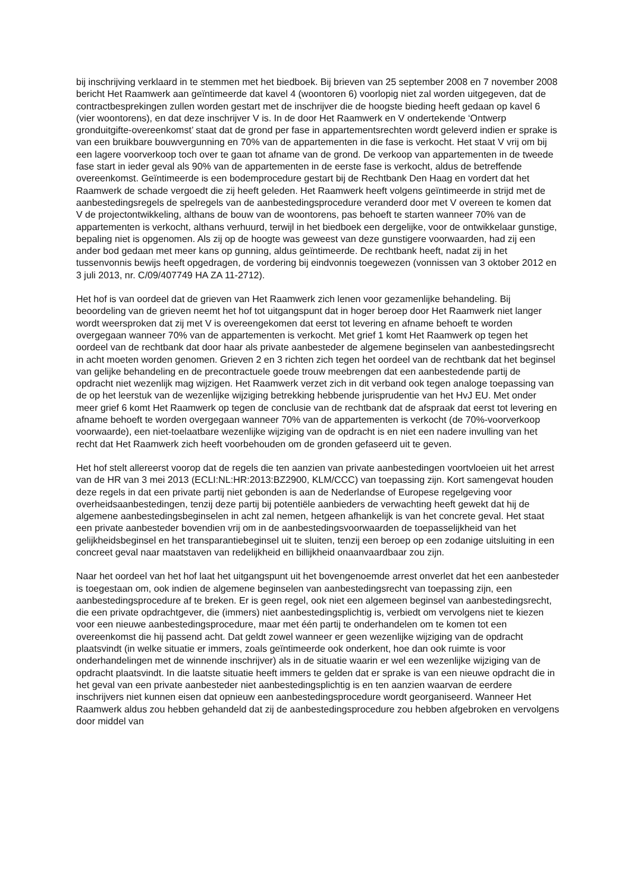bij inschrijving verklaard in te stemmen met het biedboek. Bij brieven van 25 september 2008 en 7 november 2008 bericht Het Raamwerk aan geïntimeerde dat kavel 4 (woontoren 6) voorlopig niet zal worden uitgegeven, dat de contractbesprekingen zullen worden gestart met de inschrijver die de hoogste bieding heeft gedaan op kavel 6 (vier woontorens), en dat deze inschrijver V is. In de door Het Raamwerk en V ondertekende ‘Ontwerp gronduitgifte-overeenkomst’ staat dat de grond per fase in appartementsrechten wordt geleverd indien er sprake is van een bruikbare bouwvergunning en 70% van de appartementen in die fase is verkocht. Het staat V vrij om bij een lagere voorverkoop toch over te gaan tot afname van de grond. De verkoop van appartementen in de tweede fase start in ieder geval als 90% van de appartementen in de eerste fase is verkocht, aldus de betreffende overeenkomst. Geïntimeerde is een bodemprocedure gestart bij de Rechtbank Den Haag en vordert dat het Raamwerk de schade vergoedt die zij heeft geleden. Het Raamwerk heeft volgens geïntimeerde in strijd met de aanbestedingsregels de spelregels van de aanbestedingsprocedure veranderd door met V overeen te komen dat V de projectontwikkeling, althans de bouw van de woontorens, pas behoeft te starten wanneer 70% van de appartementen is verkocht, althans verhuurd, terwijl in het biedboek een dergelijke, voor de ontwikkelaar gunstige, bepaling niet is opgenomen. Als zij op de hoogte was geweest van deze gunstigere voorwaarden, had zij een ander bod gedaan met meer kans op gunning, aldus geïntimeerde. De rechtbank heeft, nadat zij in het tussenvonnis bewijs heeft opgedragen, de vordering bij eindvonnis toegewezen (vonnissen van 3 oktober 2012 en 3 juli 2013, nr. C/09/407749 HA ZA 11-2712).
Het hof is van oordeel dat de grieven van Het Raamwerk zich lenen voor gezamenlijke behandeling. Bij beoordeling van de grieven neemt het hof tot uitgangspunt dat in hoger beroep door Het Raamwerk niet langer wordt weersproken dat zij met V is overeengekomen dat eerst tot levering en afname behoeft te worden overgegaan wanneer 70% van de appartementen is verkocht. Met grief 1 komt Het Raamwerk op tegen het oordeel van de rechtbank dat door haar als private aanbesteder de algemene beginselen van aanbestedingsrecht in acht moeten worden genomen. Grieven 2 en 3 richten zich tegen het oordeel van de rechtbank dat het beginsel van gelijke behandeling en de precontractuele goede trouw meebrengen dat een aanbestedende partij de opdracht niet wezenlijk mag wijzigen. Het Raamwerk verzet zich in dit verband ook tegen analoge toepassing van de op het leerstuk van de wezenlijke wijziging betrekking hebbende jurisprudentie van het HvJ EU. Met onder meer grief 6 komt Het Raamwerk op tegen de conclusie van de rechtbank dat de afspraak dat eerst tot levering en afname behoeft te worden overgegaan wanneer 70% van de appartementen is verkocht (de 70%-voorverkoop voorwaarde), een niet-toelaatbare wezenlijke wijziging van de opdracht is en niet een nadere invulling van het recht dat Het Raamwerk zich heeft voorbehouden om de gronden gefaseerd uit te geven.
Het hof stelt allereerst voorop dat de regels die ten aanzien van private aanbestedingen voortvloeien uit het arrest van de HR van 3 mei 2013 (ECLI:NL:HR:2013:BZ2900, KLM/CCC) van toepassing zijn. Kort samengevat houden deze regels in dat een private partij niet gebonden is aan de Nederlandse of Europese regelgeving voor overheidsaanbestedingen, tenzij deze partij bij potentiële aanbieders de verwachting heeft gewekt dat hij de algemene aanbestedingsbeginselen in acht zal nemen, hetgeen afhankelijk is van het concrete geval. Het staat een private aanbesteder bovendien vrij om in de aanbestedingsvoorwaarden de toepasselijkheid van het gelijkheidsbeginsel en het transparantiebeginsel uit te sluiten, tenzij een beroep op een zodanige uitsluiting in een concreet geval naar maatstaven van redelijkheid en billijkheid onaanvaardbaar zou zijn.
Naar het oordeel van het hof laat het uitgangspunt uit het bovengenoemde arrest onverlet dat het een aanbesteder is toegestaan om, ook indien de algemene beginselen van aanbestedingsrecht van toepassing zijn, een aanbestedingsprocedure af te breken. Er is geen regel, ook niet een algemeen beginsel van aanbestedingsrecht, die een private opdrachtgever, die (immers) niet aanbestedingsplichtig is, verbiedt om vervolgens niet te kiezen voor een nieuwe aanbestedingsprocedure, maar met één partij te onderhandelen om te komen tot een overeenkomst die hij passend acht. Dat geldt zowel wanneer er geen wezenlijke wijziging van de opdracht plaatsvindt (in welke situatie er immers, zoals geïntimeerde ook onderkent, hoe dan ook ruimte is voor onderhandelingen met de winnende inschrijver) als in de situatie waarin er wel een wezenlijke wijziging van de opdracht plaatsvindt. In die laatste situatie heeft immers te gelden dat er sprake is van een nieuwe opdracht die in het geval van een private aanbesteder niet aanbestedingsplichtig is en ten aanzien waarvan de eerdere inschrijvers niet kunnen eisen dat opnieuw een aanbestedingsprocedure wordt georganiseerd. Wanneer Het Raamwerk aldus zou hebben gehandeld dat zij de aanbestedingsprocedure zou hebben afgebroken en vervolgens door middel van